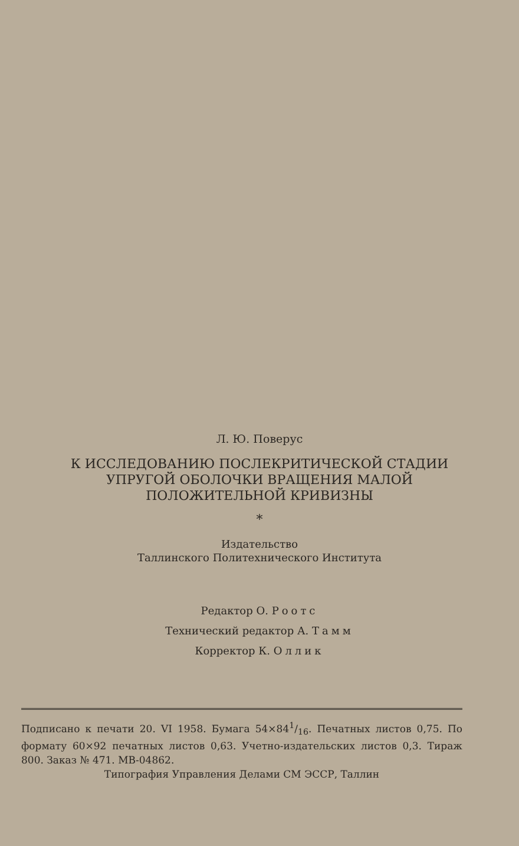Л. Ю. Поверус
К ИССЛЕДОВАНИЮ ПОСЛЕКРИТИЧЕСКОЙ СТАДИИ
УПРУГОЙ ОБОЛОЧКИ ВРАЩЕНИЯ МАЛОЙ
ПОЛОЖИТЕЛЬНОЙ КРИВИЗНЫ
*
Издательство
Таллинского Политехнического Института
Редактор О. Роотс
Технический редактор А. Тамм
Корректор К. Оллик
Подписано к печати 20. VI 1958. Бумага 54×841/16. Печатных листов 0,75. По формату 60×92 печатных листов 0,63. Учетно-издательских листов 0,3. Тираж 800. Заказ № 471. МВ-04862.
Типография Управления Делами СМ ЭССР, Таллин